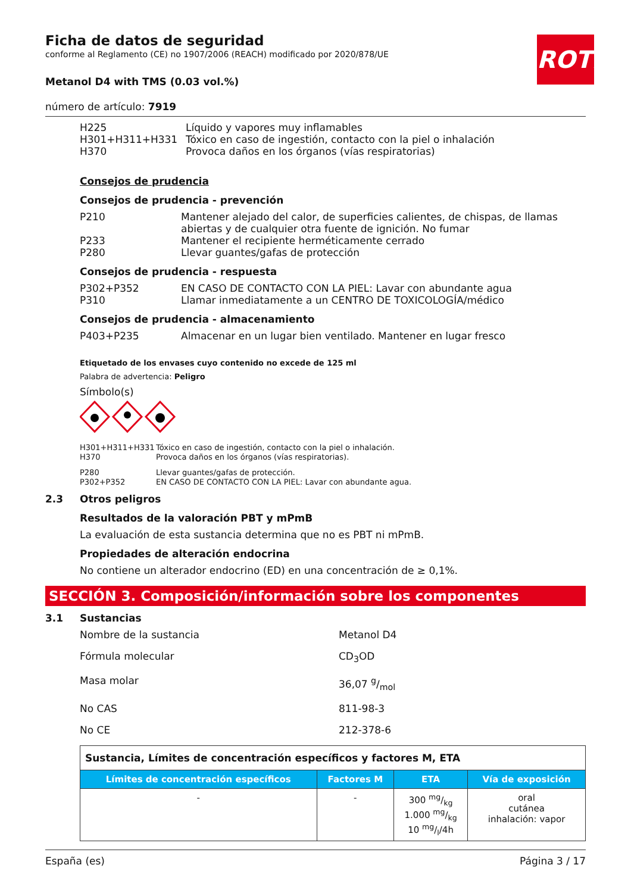ROTH
Ficha de datos de seguridad
conforme al Reglamento (CE) no 1907/2006 (REACH) modificado por 2020/878/UE
Metanol D4 with TMS (0.03 vol.%)
número de artículo: 7919
| H225 | Líquido y vapores muy inflamables |
| H301+H311+H331 | Tóxico en caso de ingestión, contacto con la piel o inhalación |
| H370 | Provoca daños en los órganos (vías respiratorias) |
Consejos de prudencia
Consejos de prudencia - prevención
| P210 | Mantener alejado del calor, de superficies calientes, de chispas, de llamas abiertas y de cualquier otra fuente de ignición. No fumar |
| P233 | Mantener el recipiente herméticamente cerrado |
| P280 | Llevar guantes/gafas de protección |
Consejos de prudencia - respuesta
| P302+P352 | EN CASO DE CONTACTO CON LA PIEL: Lavar con abundante agua |
| P310 | Llamar inmediatamente a un CENTRO DE TOXICOLOGÍA/médico |
Consejos de prudencia - almacenamiento
| P403+P235 | Almacenar en un lugar bien ventilado. Mantener en lugar fresco |
Etiquetado de los envases cuyo contenido no excede de 125 ml
Palabra de advertencia: Peligro
Símbolo(s)
| H301+H311+H331 | Tóxico en caso de ingestión, contacto con la piel o inhalación. |
| H370 | Provoca daños en los órganos (vías respiratorias). |
| P280 | Llevar guantes/gafas de protección. |
| P302+P352 | EN CASO DE CONTACTO CON LA PIEL: Lavar con abundante agua. |
2.3 Otros peligros
Resultados de la valoración PBT y mPmB
La evaluación de esta sustancia determina que no es PBT ni mPmB.
Propiedades de alteración endocrina
No contiene un alterador endocrino (ED) en una concentración de ≥ 0,1%.
SECCIÓN 3. Composición/información sobre los componentes
3.1 Sustancias
| Nombre de la sustancia | Metanol D4 |
| Fórmula molecular | CD<sub>3</sub>OD |
| Masa molar | 36,07 g/mol |
| No CAS | 811-98-3 |
| No CE | 212-378-6 |
| Sustancia, Límites de concentración específicos y factores M, ETA | | | |
| Límites de concentración específicos | Factores M | ETA | Vía de exposición |
| - | - | 300 mg/kg 1.000 mg/kg 10 mg/l/4h | oral cutánea inhalación: vapor |
España (es) Página 3 / 17